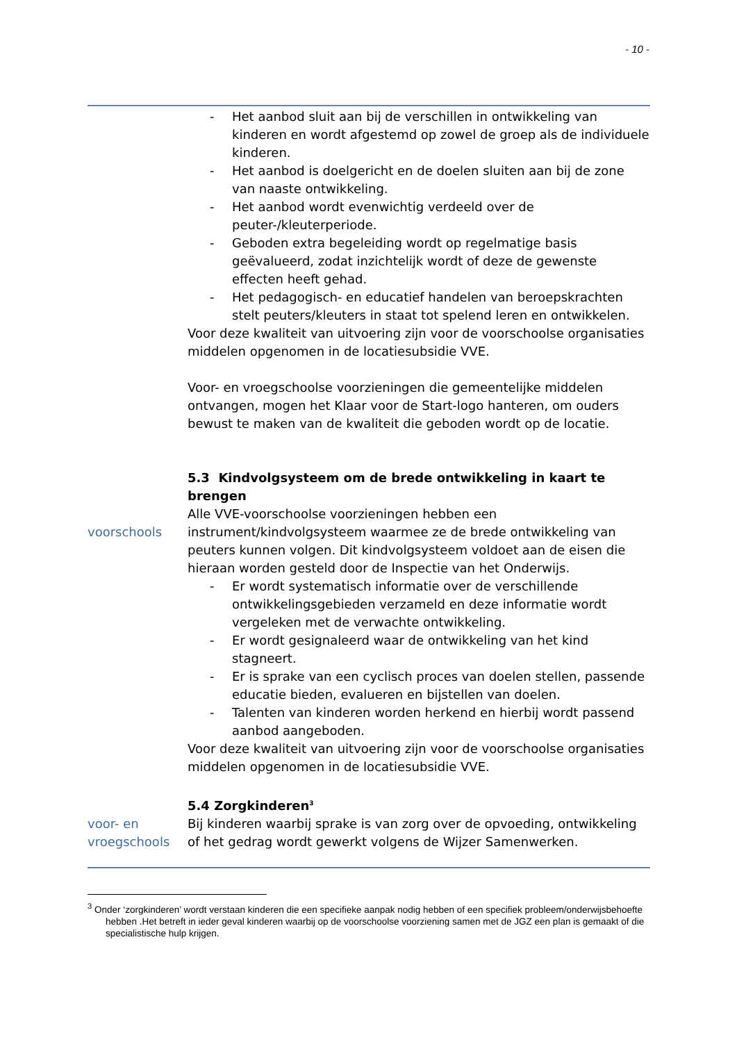- 10 -
- Het aanbod sluit aan bij de verschillen in ontwikkeling van kinderen en wordt afgestemd op zowel de groep als de individuele kinderen.
- Het aanbod is doelgericht en de doelen sluiten aan bij de zone van naaste ontwikkeling.
- Het aanbod wordt evenwichtig verdeeld over de peuter-/kleuterperiode.
- Geboden extra begeleiding wordt op regelmatige basis geëvalueerd, zodat inzichtelijk wordt of deze de gewenste effecten heeft gehad.
- Het pedagogisch- en educatief handelen van beroepskrachten stelt peuters/kleuters in staat tot spelend leren en ontwikkelen.
Voor deze kwaliteit van uitvoering zijn voor de voorschoolse organisaties middelen opgenomen in de locatiesubsidie VVE.
Voor- en vroegschoolse voorzieningen die gemeentelijke middelen ontvangen, mogen het Klaar voor de Start-logo hanteren, om ouders bewust te maken van de kwaliteit die geboden wordt op de locatie.
5.3 Kindvolgsysteem om de brede ontwikkeling in kaart te brengen
voorschools Alle VVE-voorschoolse voorzieningen hebben een instrument/kindvolgsysteem waarmee ze de brede ontwikkeling van peuters kunnen volgen. Dit kindvolgsysteem voldoet aan de eisen die hieraan worden gesteld door de Inspectie van het Onderwijs.
- Er wordt systematisch informatie over de verschillende ontwikkelingsgebieden verzameld en deze informatie wordt vergeleken met de verwachte ontwikkeling.
- Er wordt gesignaleerd waar de ontwikkeling van het kind stagneert.
- Er is sprake van een cyclisch proces van doelen stellen, passende educatie bieden, evalueren en bijstellen van doelen.
- Talenten van kinderen worden herkend en hierbij wordt passend aanbod aangeboden.
Voor deze kwaliteit van uitvoering zijn voor de voorschoolse organisaties middelen opgenomen in de locatiesubsidie VVE.
5.4 Zorgkinderen<sup>3</sup>
voor- en vroegschools
Bij kinderen waarbij sprake is van zorg over de opvoeding, ontwikkeling of het gedrag wordt gewerkt volgens de Wijzer Samenwerken.
<sup>3</sup> Onder ‘zorgkinderen’ wordt verstaan kinderen die een specifieke aanpak nodig hebben of een specifiek probleem/onderwijsbehoefte hebben .Het betreft in ieder geval kinderen waarbij op de voorschoolse voorziening samen met de JGZ een plan is gemaakt of die specialistische hulp krijgen.